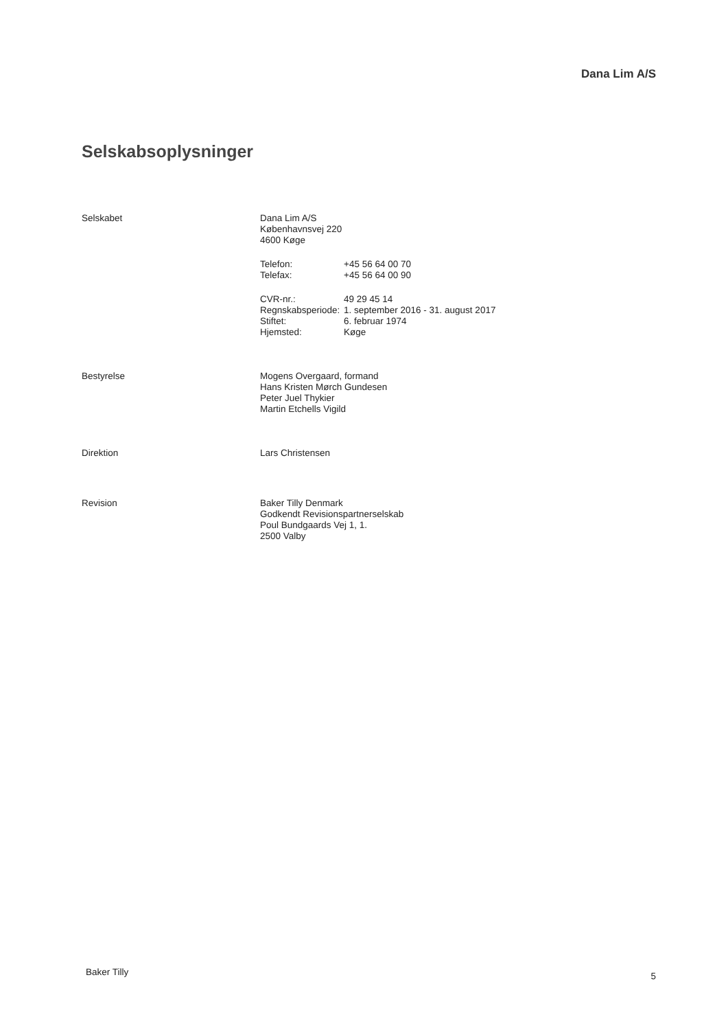Dana Lim A/S
Selskabsoplysninger
Selskabet Dana Lim A/S
Københavnsvej 220
4600 Køge
Telefon: +45 56 64 00 70 Telefax: +45 56 64 00 90
CVR-nr.: 49 29 45 14 Regnskabsperiode: 1. september 2016 - 31. august 2017 Stiftet: 6. februar 1974 Hjemsted: Køge
Bestyrelse Mogens Overgaard, formand
Hans Kristen Mørch Gundesen
Peter Juel Thykier
Martin Etchells Vigild
Direktion Lars Christensen
Revision Baker Tilly Denmark
Godkendt Revisionspartnerselskab
Poul Bundgaards Vej 1, 1.
2500 Valby
Baker Tilly 5